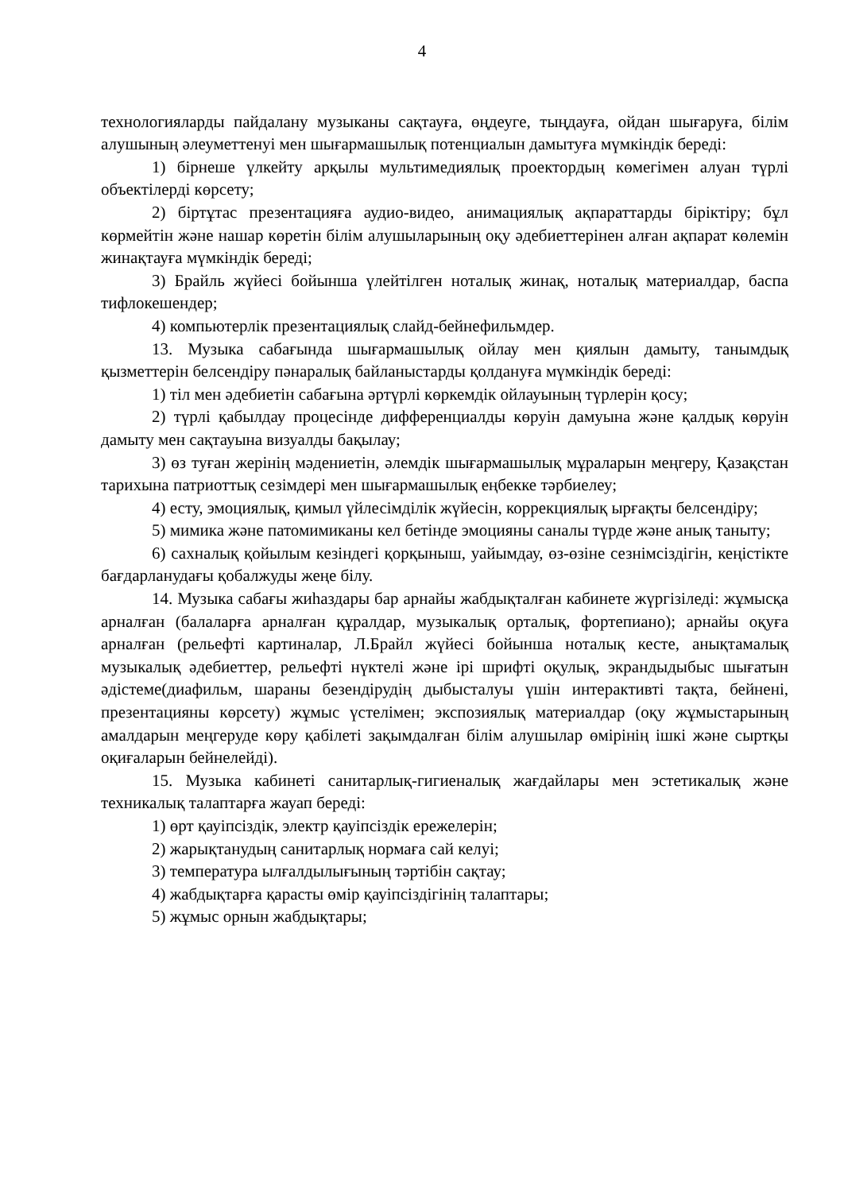4
технологияларды пайдалану музыканы сақтауға, өңдеуге, тыңдауға, ойдан шығаруға, білім алушының әлеуметтенуі мен шығармашылық потенциалын дамытуға мүмкіндік береді:
1) бірнеше үлкейту арқылы мультимедиялық проектордың көмегімен алуан түрлі объектілерді көрсету;
2) біртұтас презентацияға аудио-видео, анимациялық ақпараттарды біріктіру; бұл көрмейтін және нашар көретін білім алушыларының оқу әдебиеттерінен алған ақпарат көлемін жинақтауға мүмкіндік береді;
3) Брайль жүйесі бойынша үлейтілген ноталық жинақ, ноталық материалдар, баспа тифлокешендер;
4) компьютерлік презентациялық слайд-бейнефильмдер.
13. Музыка сабағында шығармашылық ойлау мен қиялын дамыту, танымдық қызметтерін белсендіру пәнаралық байланыстарды қолдануға мүмкіндік береді:
1) тіл мен әдебиетін сабағына әртүрлі көркемдік ойлауының түрлерін қосу;
2) түрлі қабылдау процесінде дифференциалды көруін дамуына және қалдық көруін дамыту мен сақтауына визуалды бақылау;
3) өз туған жерінің мәдениетін, әлемдік шығармашылық мұраларын меңгеру, Қазақстан тарихына патриоттық сезімдері мен шығармашылық еңбекке тәрбиелеу;
4) есту, эмоциялық, қимыл үйлесімділік жүйесін, коррекциялық ырғақты белсендіру;
5) мимика және патомимиканы кел бетінде эмоцияны саналы түрде және анық таныту;
6) сахналық қойылым кезіндегі қорқыныш, уайымдау, өз-өзіне сезнімсіздігін, кеңістікте бағдарланудағы қобалжуды жеңе білу.
14. Музыка сабағы жиһаздары бар арнайы жабдықталған кабинете жүргізіледі: жұмысқа арналған (балаларға арналған құралдар, музыкалық орталық, фортепиано); арнайы оқуға арналған (рельефті картиналар, Л.Брайл жүйесі бойынша ноталық кесте, анықтамалық музыкалық әдебиеттер, рельефті нүктелі және ірі шрифті оқулық, экрандыдыбыс шығатын әдістеме(диафильм, шараны безендірудің дыбысталуы үшін интерактивті тақта, бейнені, презентацияны көрсету) жұмыс үстелімен; экспозиялық материалдар (оқу жұмыстарының амалдарын меңгеруде көру қабілеті зақымдалған білім алушылар өмірінің ішкі және сыртқы оқиғаларын бейнелейді).
15. Музыка кабинеті санитарлық-гигиеналық жағдайлары мен эстетикалық және техникалық талаптарға жауап береді:
1) өрт қауіпсіздік, электр қауіпсіздік ережелерін;
2) жарықтанудың санитарлық нормаға сай келуі;
3) температура ылғалдылығының тәртібін сақтау;
4) жабдықтарға қарасты өмір қауіпсіздігінің талаптары;
5) жұмыс орнын жабдықтары;